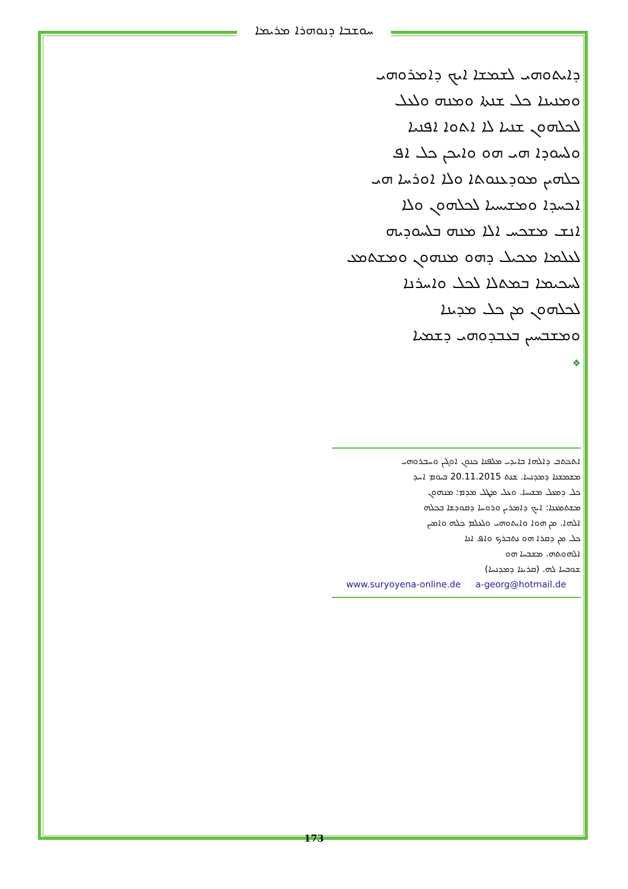ܚܘܫܒܐ ܕܢܘܗܪܐ ܡܪܝܡܐ
ܕܐܝܬܘܗܝ ܠܫܡܫܐ ܐܝܟ ܕܐܡܪܘܗܝ
ܘܡܢܝܢܐ ܟܠ ܫܢܬܐ ܘܡܢܗ ܘܠܥܠ
ܠܟܠܗܘܢ ܫܢܝܐ ܠܐ ܐܬܘܐ ܐܦܢܝܐ
ܘܠܚܘܕܐ ܗܝ ܗܘ ܘܐܝܟܢ ܟܠ ܐܦ
ܟܠܗܝܢ ܡܘܕܥܢܘܬܐ ܘܠܐ ܐܘܪܚܐ ܗܝ
ܐܟܚܕܐ ܘܡܫܝܚܝܐ ܠܟܠܗܘܢ ܘܠܐ
ܐܢܫ ܡܫܟܚ ܐܠܐ ܡܢܗ ܒܠܚܘܕܝܗ
ܠܥܠܡܐ ܡܟܝܠ ܕܗܘ ܡܢܗܘܢ ܘܡܫܬܡܥ
ܠܚܟܝܡܐ ܒܡܬܠܐ ܠܟܠ ܘܐܚܪܢܐ
ܠܟܠܗܘܢ ܡܢ ܟܠ ܡܕܝܢܐ
ܘܡܫܒܚܝܢ ܒܥܒܕܘܗܝ ܕܫܡܝܐ
❖
ܐܬܟܬܒ ܕܐܠܗܐ ܒܐܝܕܝ ܡܠܦܢܐ ܟܢܘܢ ܐܘܓܝܢ ܘܚܒܪܘܗܝ
ܡܫܡܫܢܐ ܕܡܕܢܚܐ. ܫܢܬ 20.11.2015 ܒܝܘܡ ܐܚܕ
ܟܠ ܕܡܥܠ ܡܫܝܚܐ. ܘܥܠ ܡܛܠ ܡܕܡ: ܡܢܗܘܢ
ܡܫܬܡܥܢܐ: ܐܝܟ ܕܐܡܪܝܢ ܘܪܘܚܐ ܕܩܘܕܫܐ ܒܟܠܗ
ܐܠܗܐ. ܡܢ ܗܘܐ ܘܐܝܬܘܗܝ ܘܠܥܠܡ ܟܠܗ ܘܐܡܝܢ
ܟܠ ܡܢ ܕܩܪܐ ܗܘ ܢܬܒܪܟ ܘܐܦ ܐܢܐ
ܐܠܗܘܬܗ. ܡܫܒܚܐ ܗܘ
ܫܘܒܚܐ ܠܗ. (ܩܪܝܢܐ ܕܡܕܢܚܐ)
www.suryoyena-online.de a-georg@hotmail.de
173